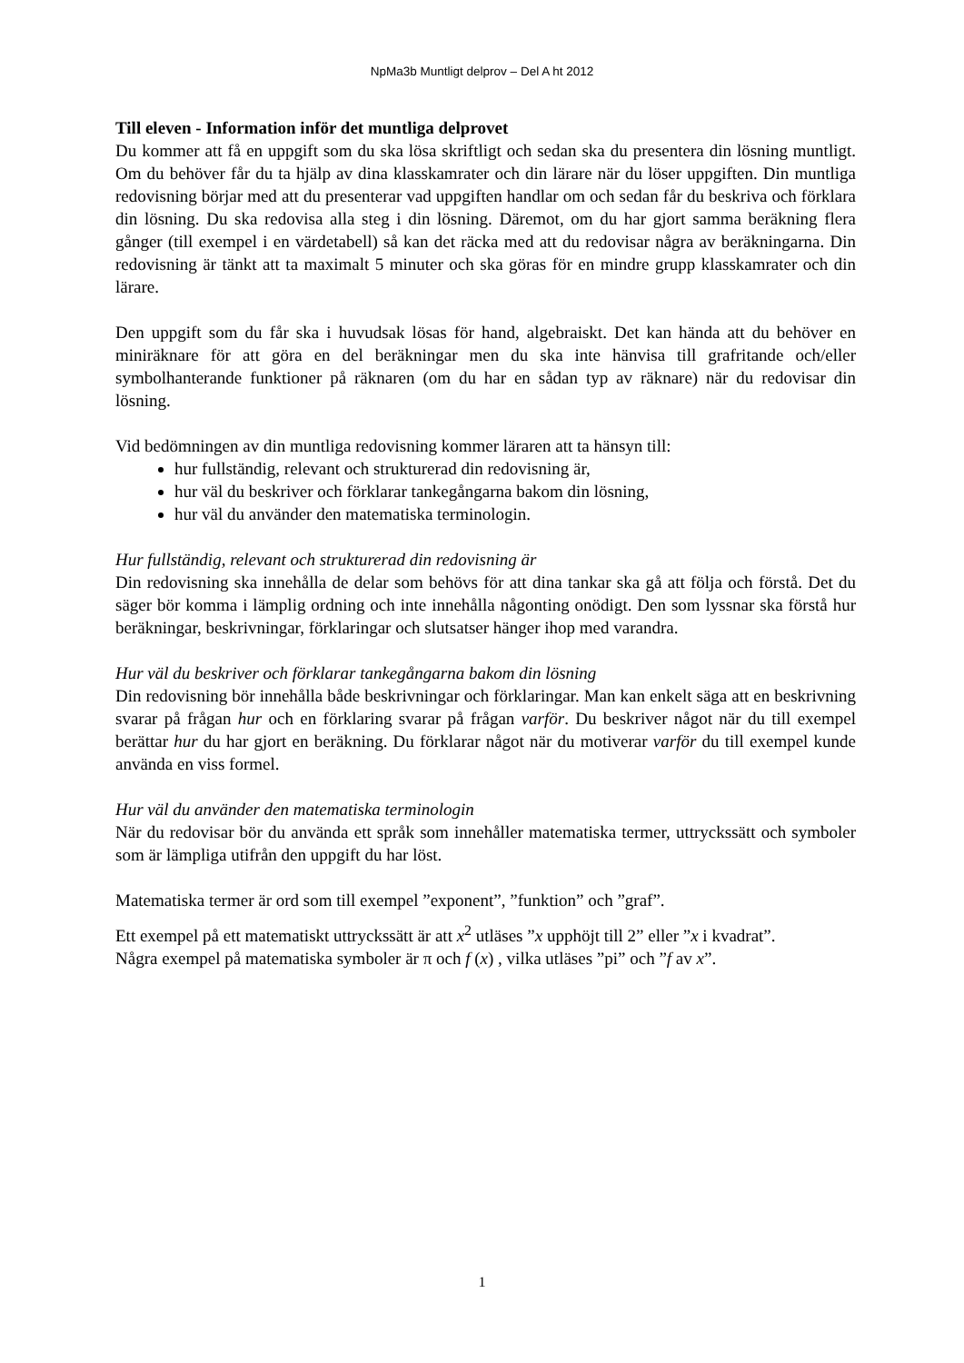NpMa3b Muntligt delprov – Del A ht 2012
Till eleven - Information inför det muntliga delprovet
Du kommer att få en uppgift som du ska lösa skriftligt och sedan ska du presentera din lösning muntligt. Om du behöver får du ta hjälp av dina klasskamrater och din lärare när du löser uppgiften. Din muntliga redovisning börjar med att du presenterar vad uppgiften handlar om och sedan får du beskriva och förklara din lösning. Du ska redovisa alla steg i din lösning. Däremot, om du har gjort samma beräkning flera gånger (till exempel i en värdetabell) så kan det räcka med att du redovisar några av beräkningarna. Din redovisning är tänkt att ta maximalt 5 minuter och ska göras för en mindre grupp klasskamrater och din lärare.
Den uppgift som du får ska i huvudsak lösas för hand, algebraiskt. Det kan hända att du behöver en miniräknare för att göra en del beräkningar men du ska inte hänvisa till grafritande och/eller symbolhanterande funktioner på räknaren (om du har en sådan typ av räknare) när du redovisar din lösning.
Vid bedömningen av din muntliga redovisning kommer läraren att ta hänsyn till:
hur fullständig, relevant och strukturerad din redovisning är,
hur väl du beskriver och förklarar tankegångarna bakom din lösning,
hur väl du använder den matematiska terminologin.
Hur fullständig, relevant och strukturerad din redovisning är
Din redovisning ska innehålla de delar som behövs för att dina tankar ska gå att följa och förstå. Det du säger bör komma i lämplig ordning och inte innehålla någonting onödigt. Den som lyssnar ska förstå hur beräkningar, beskrivningar, förklaringar och slutsatser hänger ihop med varandra.
Hur väl du beskriver och förklarar tankegångarna bakom din lösning
Din redovisning bör innehålla både beskrivningar och förklaringar. Man kan enkelt säga att en beskrivning svarar på frågan hur och en förklaring svarar på frågan varför. Du beskriver något när du till exempel berättar hur du har gjort en beräkning. Du förklarar något när du motiverar varför du till exempel kunde använda en viss formel.
Hur väl du använder den matematiska terminologin
När du redovisar bör du använda ett språk som innehåller matematiska termer, uttryckssätt och symboler som är lämpliga utifrån den uppgift du har löst.
Matematiska termer är ord som till exempel ”exponent”, ”funktion” och ”graf”.
Ett exempel på ett matematiskt uttryckssätt är att x<sup>2</sup> utläses ”x upphöjt till 2” eller ”x i kvadrat”.
Några exempel på matematiska symboler är π och f (x) , vilka utläses ”pi” och ”f av x”.
1